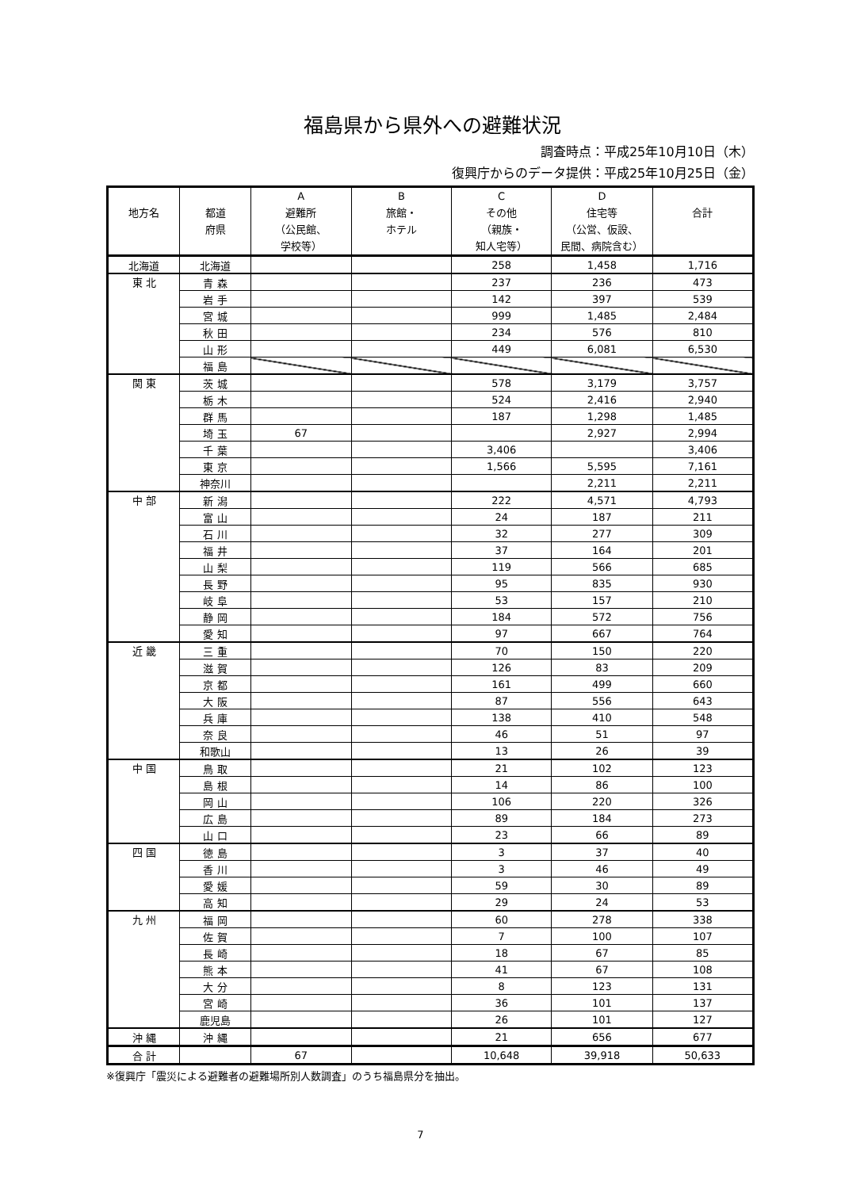福島県から県外への避難状況
調査時点：平成25年10月10日（木）
復興庁からのデータ提供：平成25年10月25日（金）
| 地方名 | 都道 府県 | A 避難所 （公民館、 学校等） | B 旅館・ ホテル | C その他 （親族・ 知人宅等） | D 住宅等 （公営、仮設、 民間、病院含む） | 合計 |
| --- | --- | --- | --- | --- | --- | --- |
| 北海道 | 北海道 | | | 258 | 1,458 | 1,716 |
| 東 北 | 青 森 | | | 237 | 236 | 473 |
| | 岩 手 | | | 142 | 397 | 539 |
| | 宮 城 | | | 999 | 1,485 | 2,484 |
| | 秋 田 | | | 234 | 576 | 810 |
| | 山 形 | | | 449 | 6,081 | 6,530 |
| | 福 島 | | | | | |
| 関 東 | 茨 城 | | | 578 | 3,179 | 3,757 |
| | 栃 木 | | | 524 | 2,416 | 2,940 |
| | 群 馬 | | | 187 | 1,298 | 1,485 |
| | 埼 玉 | 67 | | | 2,927 | 2,994 |
| | 千 葉 | | | 3,406 | | 3,406 |
| | 東 京 | | | 1,566 | 5,595 | 7,161 |
| | 神奈川 | | | | 2,211 | 2,211 |
| 中 部 | 新 潟 | | | 222 | 4,571 | 4,793 |
| | 富 山 | | | 24 | 187 | 211 |
| | 石 川 | | | 32 | 277 | 309 |
| | 福 井 | | | 37 | 164 | 201 |
| | 山 梨 | | | 119 | 566 | 685 |
| | 長 野 | | | 95 | 835 | 930 |
| | 岐 阜 | | | 53 | 157 | 210 |
| | 静 岡 | | | 184 | 572 | 756 |
| | 愛 知 | | | 97 | 667 | 764 |
| 近 畿 | 三 重 | | | 70 | 150 | 220 |
| | 滋 賀 | | | 126 | 83 | 209 |
| | 京 都 | | | 161 | 499 | 660 |
| | 大 阪 | | | 87 | 556 | 643 |
| | 兵 庫 | | | 138 | 410 | 548 |
| | 奈 良 | | | 46 | 51 | 97 |
| | 和歌山 | | | 13 | 26 | 39 |
| 中 国 | 鳥 取 | | | 21 | 102 | 123 |
| | 島 根 | | | 14 | 86 | 100 |
| | 岡 山 | | | 106 | 220 | 326 |
| | 広 島 | | | 89 | 184 | 273 |
| | 山 口 | | | 23 | 66 | 89 |
| 四 国 | 徳 島 | | | 3 | 37 | 40 |
| | 香 川 | | | 3 | 46 | 49 |
| | 愛 媛 | | | 59 | 30 | 89 |
| | 高 知 | | | 29 | 24 | 53 |
| 九 州 | 福 岡 | | | 60 | 278 | 338 |
| | 佐 賀 | | | 7 | 100 | 107 |
| | 長 崎 | | | 18 | 67 | 85 |
| | 熊 本 | | | 41 | 67 | 108 |
| | 大 分 | | | 8 | 123 | 131 |
| | 宮 崎 | | | 36 | 101 | 137 |
| | 鹿児島 | | | 26 | 101 | 127 |
| 沖 縄 | 沖 縄 | | | 21 | 656 | 677 |
| 合 計 | | 67 | | 10,648 | 39,918 | 50,633 |
※復興庁「震災による避難者の避難場所別人数調査」のうち福島県分を抽出。
7